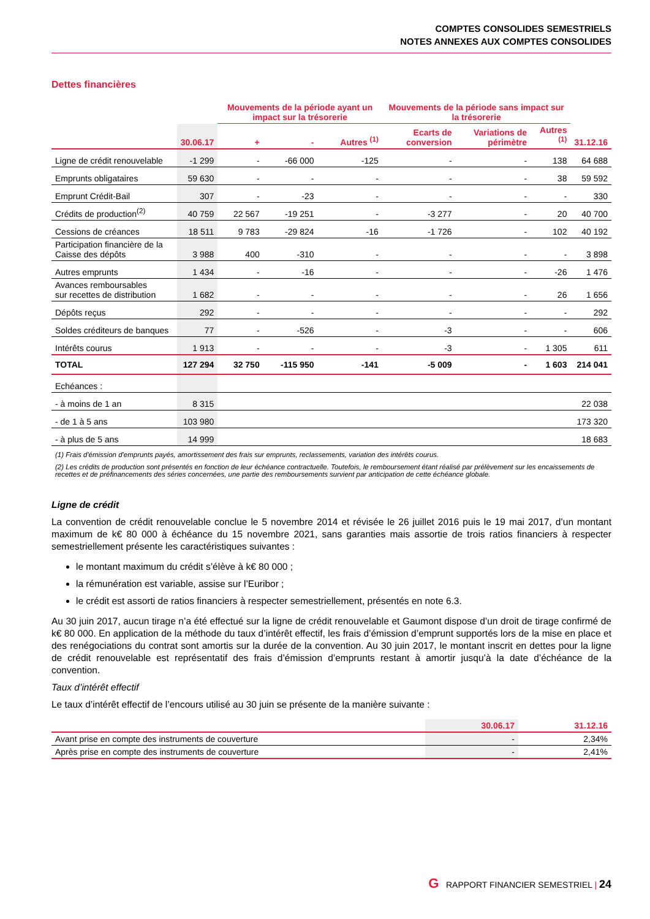COMPTES CONSOLIDES SEMESTRIELS
NOTES ANNEXES AUX COMPTES CONSOLIDES
Dettes financières
| | | Mouvements de la période ayant un impact sur la trésorerie | | | Mouvements de la période sans impact sur la trésorerie | | | |
| --- | --- | --- | --- | --- | --- | --- | --- | --- |
| | 30.06.17 | + | - | Autres <sup>(1)</sup> | Ecarts de conversion | Variations de périmètre | Autres <sup>(1)</sup> | 31.12.16 |
| Ligne de crédit renouvelable | -1 299 | - | -66 000 | -125 | - | - | 138 | 64 688 |
| Emprunts obligataires | 59 630 | - | - | - | - | - | 38 | 59 592 |
| Emprunt Crédit-Bail | 307 | - | -23 | - | - | - | - | 330 |
| Crédits de production<sup>(2)</sup> | 40 759 | 22 567 | -19 251 | - | -3 277 | - | 20 | 40 700 |
| Cessions de créances | 18 511 | 9 783 | -29 824 | -16 | -1 726 | - | 102 | 40 192 |
| Participation financière de la Caisse des dépôts | 3 988 | 400 | -310 | - | - | - | - | 3 898 |
| Autres emprunts | 1 434 | - | -16 | - | - | - | -26 | 1 476 |
| Avances remboursables sur recettes de distribution | 1 682 | - | - | - | - | - | 26 | 1 656 |
| Dépôts reçus | 292 | - | - | - | - | - | - | 292 |
| Soldes créditeurs de banques | 77 | - | -526 | - | -3 | - | - | 606 |
| Intérêts courus | 1 913 | - | - | - | -3 | - | 1 305 | 611 |
| TOTAL | 127 294 | 32 750 | -115 950 | -141 | -5 009 | - | 1 603 | 214 041 |
| Echéances : | | | | | | | | |
| - à moins de 1 an | 8 315 | | | | | | | 22 038 |
| - de 1 à 5 ans | 103 980 | | | | | | | 173 320 |
| - à plus de 5 ans | 14 999 | | | | | | | 18 683 |
(1) Frais d'émission d'emprunts payés, amortissement des frais sur emprunts, reclassements, variation des intérêts courus.
(2) Les crédits de production sont présentés en fonction de leur échéance contractuelle. Toutefois, le remboursement étant réalisé par prélèvement sur les encaissements de recettes et de préfinancements des séries concernées, une partie des remboursements survient par anticipation de cette échéance globale.
Ligne de crédit
La convention de crédit renouvelable conclue le 5 novembre 2014 et révisée le 26 juillet 2016 puis le 19 mai 2017, d’un montant maximum de k€ 80 000 à échéance du 15 novembre 2021, sans garanties mais assortie de trois ratios financiers à respecter semestriellement présente les caractéristiques suivantes :
le montant maximum du crédit s’élève à k€ 80 000 ;
la rémunération est variable, assise sur l’Euribor ;
le crédit est assorti de ratios financiers à respecter semestriellement, présentés en note 6.3.
Au 30 juin 2017, aucun tirage n’a été effectué sur la ligne de crédit renouvelable et Gaumont dispose d’un droit de tirage confirmé de k€ 80 000. En application de la méthode du taux d’intérêt effectif, les frais d’émission d’emprunt supportés lors de la mise en place et des renégociations du contrat sont amortis sur la durée de la convention. Au 30 juin 2017, le montant inscrit en dettes pour la ligne de crédit renouvelable est représentatif des frais d’émission d’emprunts restant à amortir jusqu’à la date d’échéance de la convention.
Taux d’intérêt effectif
Le taux d’intérêt effectif de l’encours utilisé au 30 juin se présente de la manière suivante :
| | 30.06.17 | 31.12.16 |
| --- | --- | --- |
| Avant prise en compte des instruments de couverture | - | 2,34% |
| Après prise en compte des instruments de couverture | - | 2,41% |
G RAPPORT FINANCIER SEMESTRIEL | 24